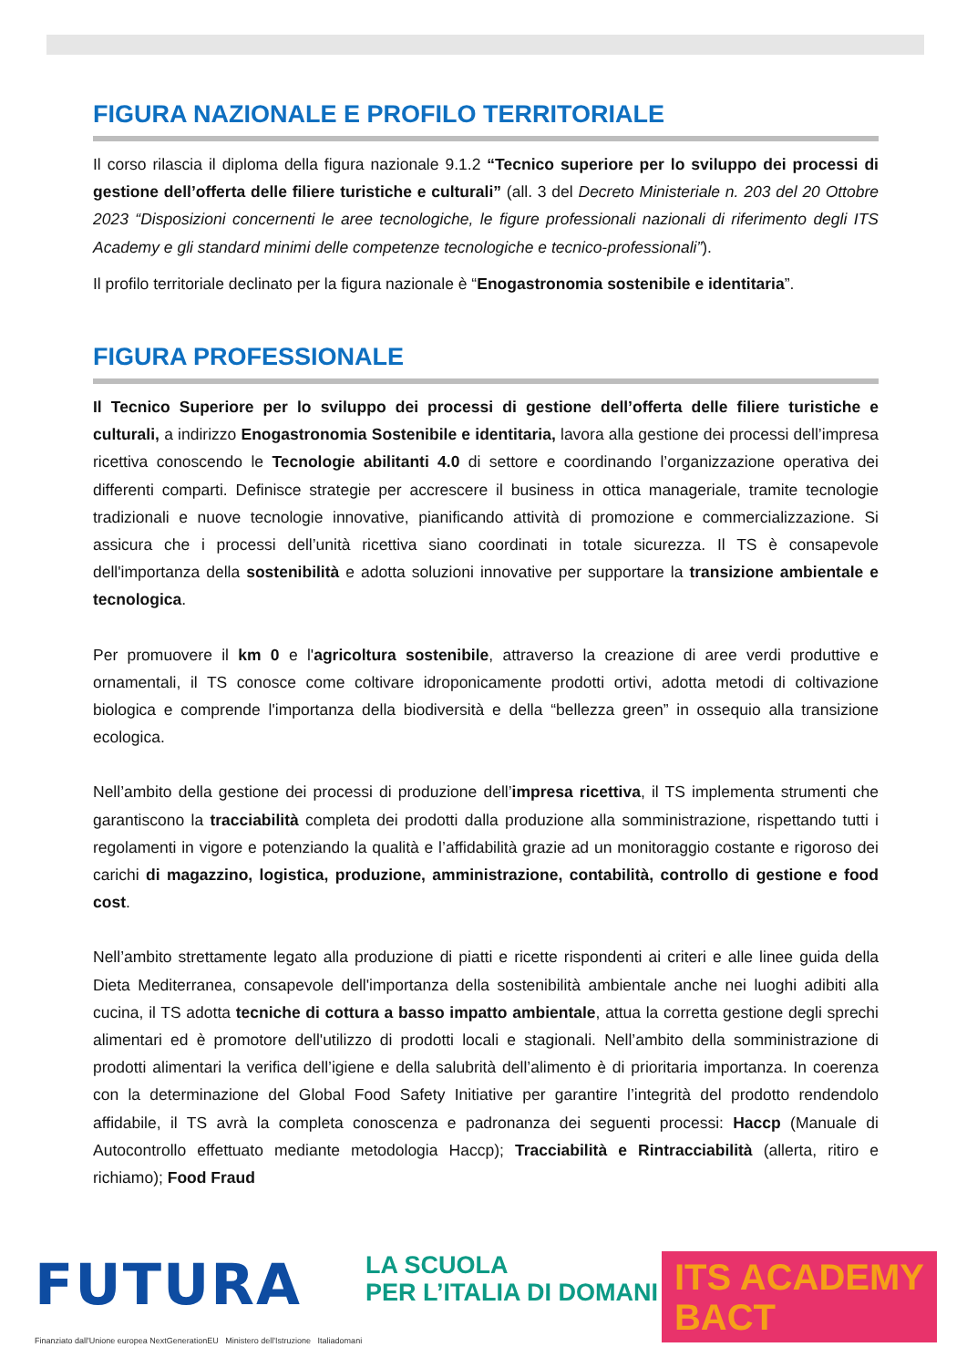FIGURA NAZIONALE E PROFILO TERRITORIALE
Il corso rilascia il diploma della figura nazionale 9.1.2 “Tecnico superiore per lo sviluppo dei processi di gestione dell’offerta delle filiere turistiche e culturali” (all. 3 del Decreto Ministeriale n. 203 del 20 Ottobre 2023 “Disposizioni concernenti le aree tecnologiche, le figure professionali nazionali di riferimento degli ITS Academy e gli standard minimi delle competenze tecnologiche e tecnico-professionali”).
Il profilo territoriale declinato per la figura nazionale è “Enogastronomia sostenibile e identitaria”.
FIGURA PROFESSIONALE
Il Tecnico Superiore per lo sviluppo dei processi di gestione dell’offerta delle filiere turistiche e culturali, a indirizzo Enogastronomia Sostenibile e identitaria, lavora alla gestione dei processi dell’impresa ricettiva conoscendo le Tecnologie abilitanti 4.0 di settore e coordinando l’organizzazione operativa dei differenti comparti. Definisce strategie per accrescere il business in ottica manageriale, tramite tecnologie tradizionali e nuove tecnologie innovative, pianificando attività di promozione e commercializzazione. Si assicura che i processi dell’unità ricettiva siano coordinati in totale sicurezza. Il TS è consapevole dell'importanza della sostenibilità e adotta soluzioni innovative per supportare la transizione ambientale e tecnologica.
Per promuovere il km 0 e l'agricoltura sostenibile, attraverso la creazione di aree verdi produttive e ornamentali, il TS conosce come coltivare idroponicamente prodotti ortivi, adotta metodi di coltivazione biologica e comprende l'importanza della biodiversità e della “bellezza green” in ossequio alla transizione ecologica.
Nell’ambito della gestione dei processi di produzione dell’impresa ricettiva, il TS implementa strumenti che garantiscono la tracciabilità completa dei prodotti dalla produzione alla somministrazione, rispettando tutti i regolamenti in vigore e potenziando la qualità e l’affidabilità grazie ad un monitoraggio costante e rigoroso dei carichi di magazzino, logistica, produzione, amministrazione, contabilità, controllo di gestione e food cost.
Nell’ambito strettamente legato alla produzione di piatti e ricette rispondenti ai criteri e alle linee guida della Dieta Mediterranea, consapevole dell'importanza della sostenibilità ambientale anche nei luoghi adibiti alla cucina, il TS adotta tecniche di cottura a basso impatto ambientale, attua la corretta gestione degli sprechi alimentari ed è promotore dell'utilizzo di prodotti locali e stagionali. Nell’ambito della somministrazione di prodotti alimentari la verifica dell’igiene e della salubrità dell’alimento è di prioritaria importanza. In coerenza con la determinazione del Global Food Safety Initiative per garantire l’integrità del prodotto rendendolo affidabile, il TS avrà la completa conoscenza e padronanza dei seguenti processi: Haccp (Manuale di Autocontrollo effettuato mediante metodologia Haccp); Tracciabilità e Rintracciabilità (allerta, ritiro e richiamo); Food Fraud
FUTURA
Finanziato dall'Unione europea NextGenerationEU Ministero dell'Istruzione Italiadomani
LA SCUOLA
PER L’ITALIA DI DOMANI
ITS ACADEMY
BACT